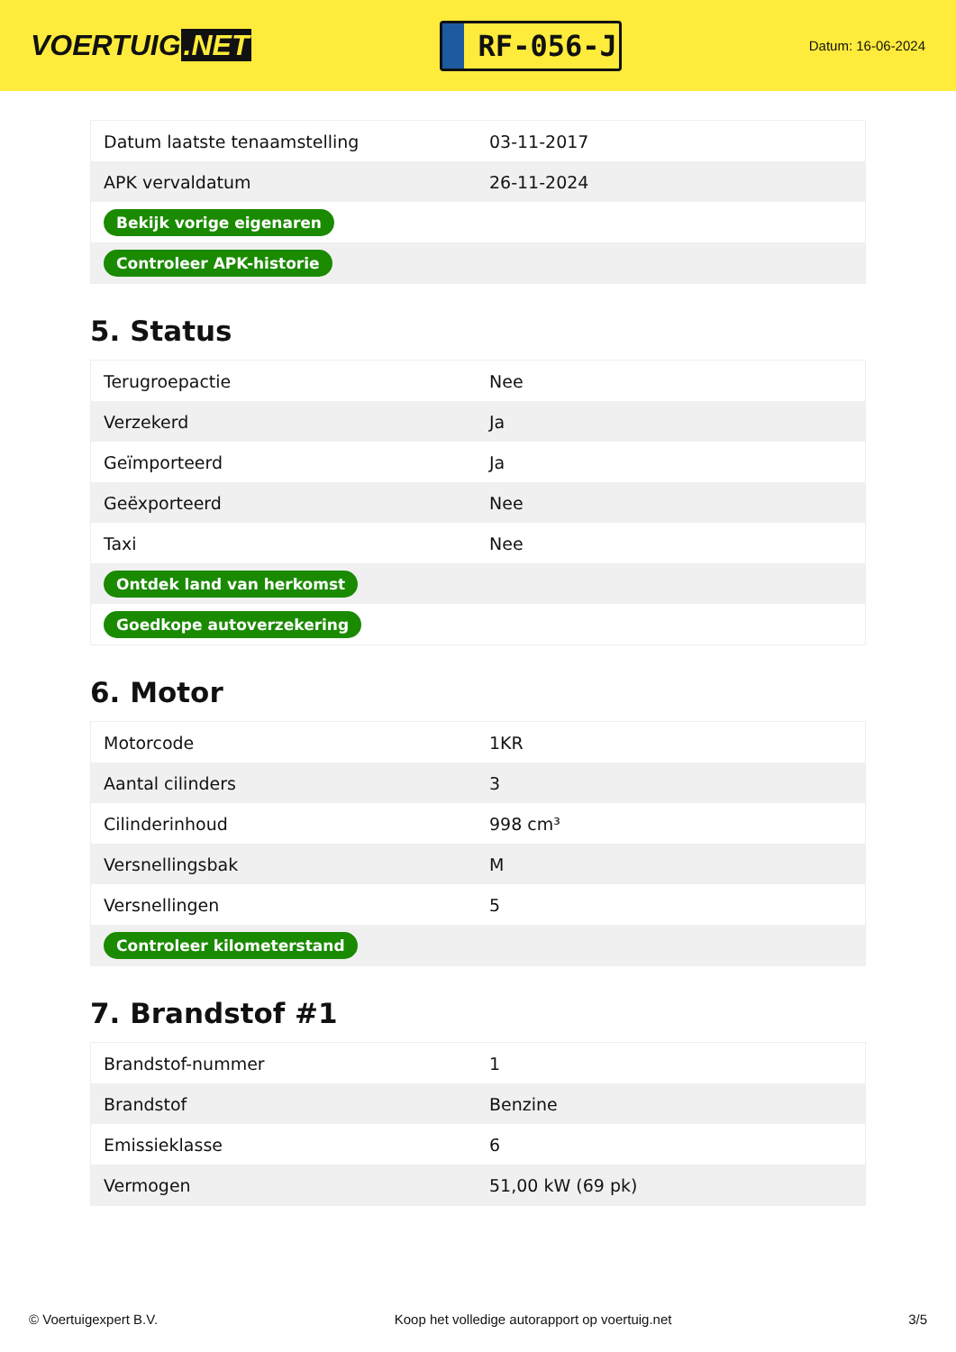VOERTUIG.NET
RF-056-J
Datum: 16-06-2024
| Datum laatste tenaamstelling | 03-11-2017 |
| APK vervaldatum | 26-11-2024 |
| Bekijk vorige eigenaren | |
| Controleer APK-historie | |
5. Status
| Terugroepactie | Nee |
| Verzekerd | Ja |
| Geïmporteerd | Ja |
| Geëxporteerd | Nee |
| Taxi | Nee |
| Ontdek land van herkomst | |
| Goedkope autoverzekering | |
6. Motor
| Motorcode | 1KR |
| Aantal cilinders | 3 |
| Cilinderinhoud | 998 cm³ |
| Versnellingsbak | M |
| Versnellingen | 5 |
| Controleer kilometerstand | |
7. Brandstof #1
| Brandstof-nummer | 1 |
| Brandstof | Benzine |
| Emissieklasse | 6 |
| Vermogen | 51,00 kW (69 pk) |
© Voertuigexpert B.V. Koop het volledige autorapport op voertuig.net 3/5